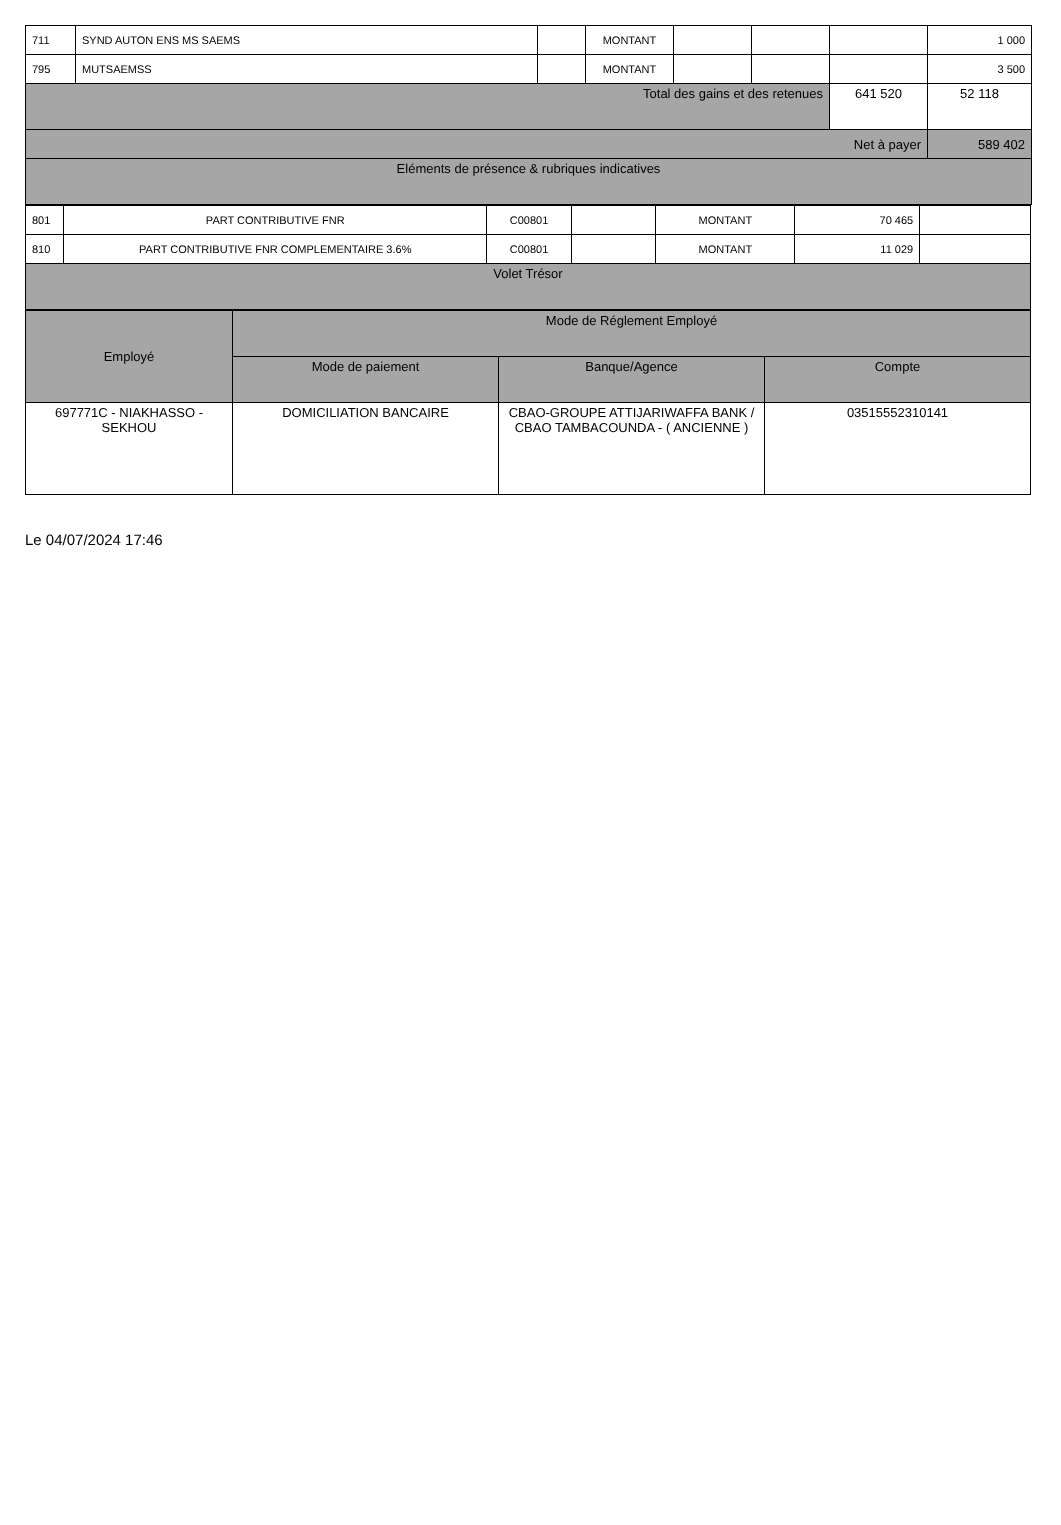| 711 | SYND AUTON ENS MS SAEMS | | MONTANT | | | | 1 000 |
| 795 | MUTSAEMSS | | MONTANT | | | | 3 500 |
| Total des gains et des retenues | | | | | | 641 520 | 52 118 |
| Net à payer | | | | | | | 589 402 |
| Eléments de présence & rubriques indicatives | | | | | | | |
| 801 | PART CONTRIBUTIVE FNR | C00801 | | MONTANT | 70 465 | |
| 810 | PART CONTRIBUTIVE FNR COMPLEMENTAIRE 3.6% | C00801 | | MONTANT | 11 029 | |
| Volet Trésor | | | | | | |
| Employé | Mode de Réglement Employé | | |
| --- | --- | --- | --- |
| | Mode de paiement | Banque/Agence | Compte |
| 697771C - NIAKHASSO - SEKHOU | DOMICILIATION BANCAIRE | CBAO-GROUPE ATTIJARIWAFFA BANK / CBAO TAMBACOUNDA - ( ANCIENNE ) | 03515552310141 |
Le 04/07/2024 17:46